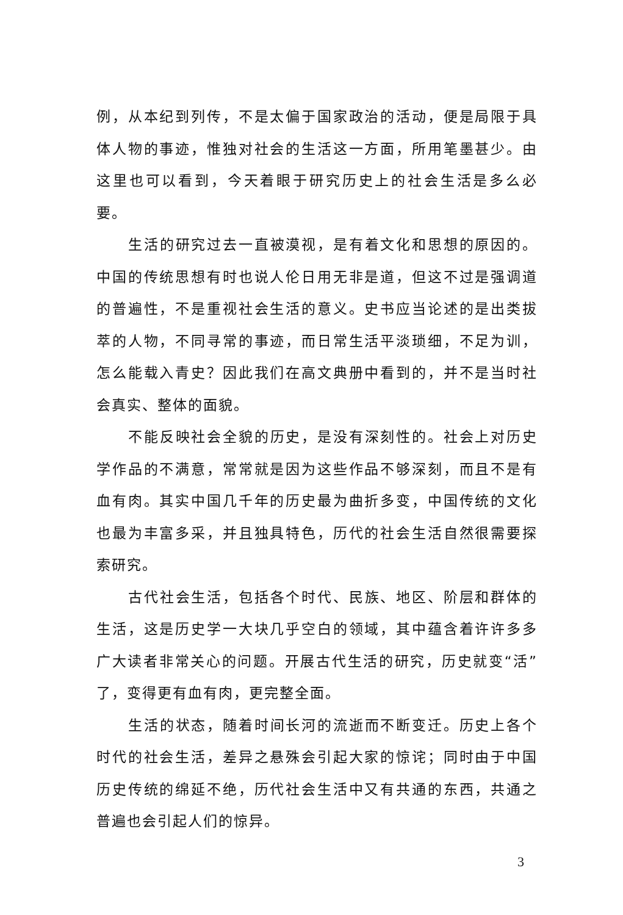例，从本纪到列传，不是太偏于国家政治的活动，便是局限于具体人物的事迹，惟独对社会的生活这一方面，所用笔墨甚少。由这里也可以看到，今天着眼于研究历史上的社会生活是多么必要。
生活的研究过去一直被漠视，是有着文化和思想的原因的。中国的传统思想有时也说人伦日用无非是道，但这不过是强调道的普遍性，不是重视社会生活的意义。史书应当论述的是出类拔萃的人物，不同寻常的事迹，而日常生活平淡琐细，不足为训，怎么能载入青史？因此我们在高文典册中看到的，并不是当时社会真实、整体的面貌。
不能反映社会全貌的历史，是没有深刻性的。社会上对历史学作品的不满意，常常就是因为这些作品不够深刻，而且不是有血有肉。其实中国几千年的历史最为曲折多变，中国传统的文化也最为丰富多采，并且独具特色，历代的社会生活自然很需要探索研究。
古代社会生活，包括各个时代、民族、地区、阶层和群体的生活，这是历史学一大块几乎空白的领域，其中蕴含着许许多多广大读者非常关心的问题。开展古代生活的研究，历史就变“活”了，变得更有血有肉，更完整全面。
生活的状态，随着时间长河的流逝而不断变迁。历史上各个时代的社会生活，差异之悬殊会引起大家的惊诧；同时由于中国历史传统的绵延不绝，历代社会生活中又有共通的东西，共通之普遍也会引起人们的惊异。
3